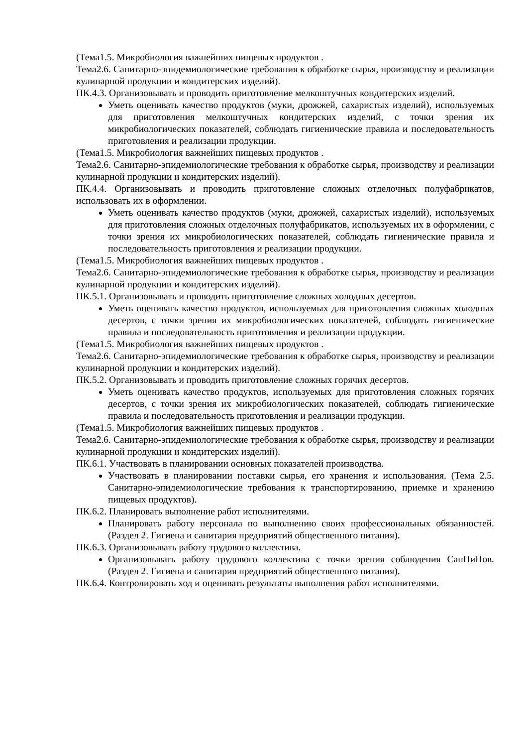(Тема1.5. Микробиология важнейших пищевых продуктов .
Тема2.6. Санитарно-эпидемиологические требования к обработке сырья, производству и реализации кулинарной продукции и кондитерских изделий).
ПК.4.3. Организовывать и проводить приготовление мелкоштучных кондитерских изделий.
Уметь оценивать качество продуктов (муки, дрожжей, сахаристых изделий), используемых для приготовления мелкоштучных кондитерских изделий, с точки зрения их микробиологических показателей, соблюдать гигиенические правила и последовательность приготовления и реализации продукции.
(Тема1.5. Микробиология важнейших пищевых продуктов .
Тема2.6. Санитарно-эпидемиологические требования к обработке сырья, производству и реализации кулинарной продукции и кондитерских изделий).
ПК.4.4. Организовывать и проводить приготовление сложных отделочных полуфабрикатов, использовать их в оформлении.
Уметь оценивать качество продуктов (муки, дрожжей, сахаристых изделий), используемых для приготовления сложных отделочных полуфабрикатов, используемых их в оформлении, с точки зрения их микробиологических показателей, соблюдать гигиенические правила и последовательность приготовления и реализации продукции.
(Тема1.5. Микробиология важнейших пищевых продуктов .
Тема2.6. Санитарно-эпидемиологические требования к обработке сырья, производству и реализации кулинарной продукции и кондитерских изделий).
ПК.5.1. Организовывать и проводить приготовление сложных холодных десертов.
Уметь оценивать качество продуктов, используемых для приготовления сложных холодных десертов, с точки зрения их микробиологических показателей, соблюдать гигиенические правила и последовательность приготовления и реализации продукции.
(Тема1.5. Микробиология важнейших пищевых продуктов .
Тема2.6. Санитарно-эпидемиологические требования к обработке сырья, производству и реализации кулинарной продукции и кондитерских изделий).
ПК.5.2. Организовывать и проводить приготовление сложных горячих десертов.
Уметь оценивать качество продуктов, используемых для приготовления сложных горячих десертов, с точки зрения их микробиологических показателей, соблюдать гигиенические правила и последовательность приготовления и реализации продукции.
(Тема1.5. Микробиология важнейших пищевых продуктов .
Тема2.6. Санитарно-эпидемиологические требования к обработке сырья, производству и реализации кулинарной продукции и кондитерских изделий).
ПК.6.1. Участвовать в планировании основных показателей производства.
Участвовать в планировании поставки сырья, его хранения и использования. (Тема 2.5. Санитарно-эпидемиологические требования к транспортированию, приемке и хранению пищевых продуктов).
ПК.6.2. Планировать выполнение работ исполнителями.
Планировать работу персонала по выполнению своих профессиональных обязанностей. (Раздел 2. Гигиена и санитария предприятий общественного питания).
ПК.6.3. Организовывать работу трудового коллектива.
Организовывать работу трудового коллектива с точки зрения соблюдения СанПиНов. (Раздел 2. Гигиена и санитария предприятий общественного питания).
ПК.6.4. Контролировать ход и оценивать результаты выполнения работ исполнителями.